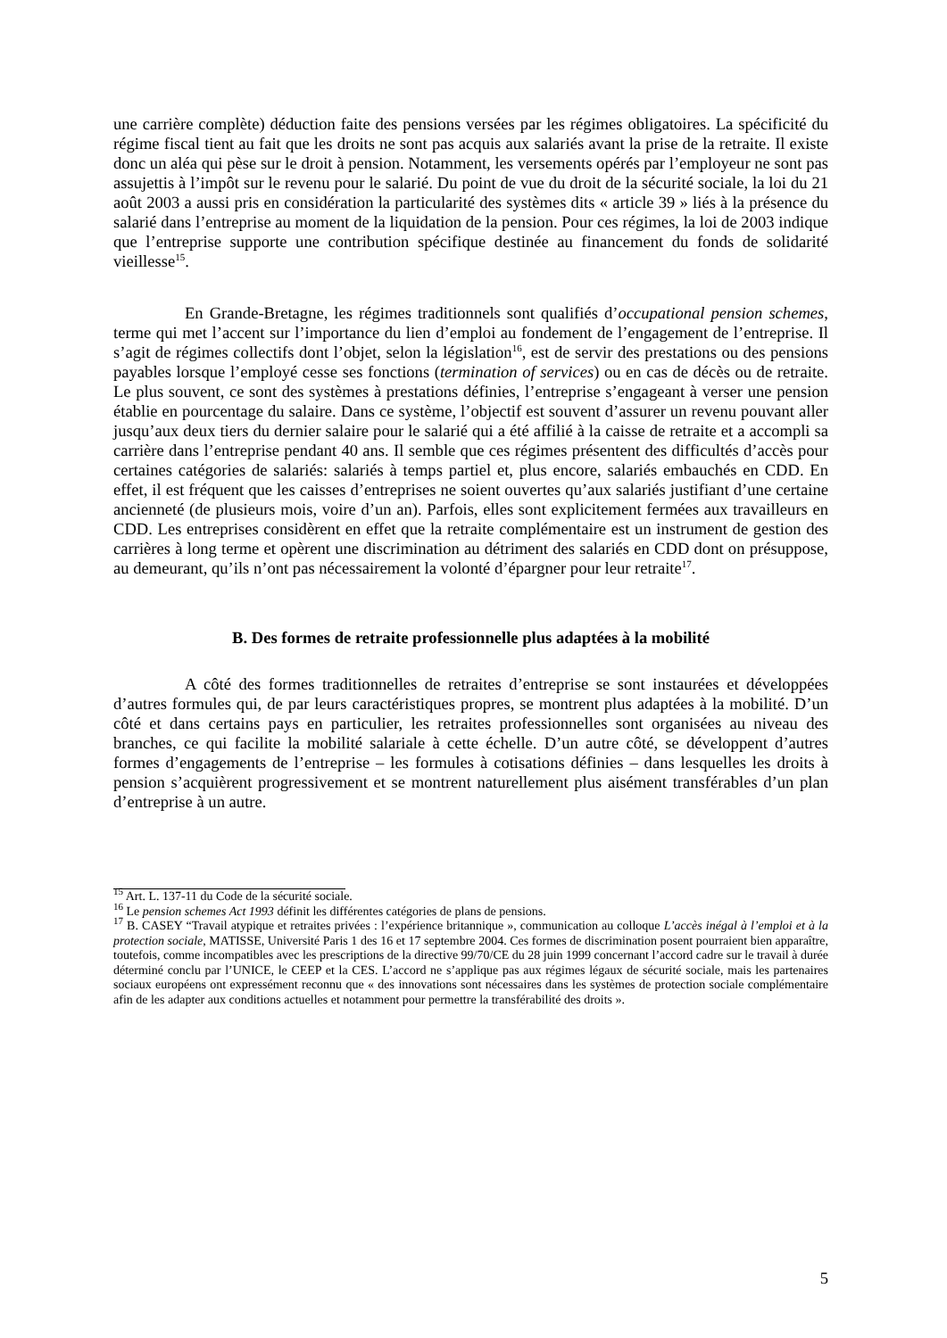une carrière complète) déduction faite des pensions versées par les régimes obligatoires. La spécificité du régime fiscal tient au fait que les droits ne sont pas acquis aux salariés avant la prise de la retraite. Il existe donc un aléa qui pèse sur le droit à pension. Notamment, les versements opérés par l’employeur ne sont pas assujettis à l’impôt sur le revenu pour le salarié. Du point de vue du droit de la sécurité sociale, la loi du 21 août 2003 a aussi pris en considération la particularité des systèmes dits « article 39 » liés à la présence du salarié dans l’entreprise au moment de la liquidation de la pension. Pour ces régimes, la loi de 2003 indique que l’entreprise supporte une contribution spécifique destinée au financement du fonds de solidarité vieillesse<sup>15</sup>.
En Grande-Bretagne, les régimes traditionnels sont qualifiés d’occupational pension schemes, terme qui met l’accent sur l’importance du lien d’emploi au fondement de l’engagement de l’entreprise. Il s’agit de régimes collectifs dont l’objet, selon la législation<sup>16</sup>, est de servir des prestations ou des pensions payables lorsque l’employé cesse ses fonctions (termination of services) ou en cas de décès ou de retraite. Le plus souvent, ce sont des systèmes à prestations définies, l’entreprise s’engageant à verser une pension établie en pourcentage du salaire. Dans ce système, l’objectif est souvent d’assurer un revenu pouvant aller jusqu’aux deux tiers du dernier salaire pour le salarié qui a été affilié à la caisse de retraite et a accompli sa carrière dans l’entreprise pendant 40 ans. Il semble que ces régimes présentent des difficultés d’accès pour certaines catégories de salariés: salariés à temps partiel et, plus encore, salariés embauchés en CDD. En effet, il est fréquent que les caisses d’entreprises ne soient ouvertes qu’aux salariés justifiant d’une certaine ancienneté (de plusieurs mois, voire d’un an). Parfois, elles sont explicitement fermées aux travailleurs en CDD. Les entreprises considèrent en effet que la retraite complémentaire est un instrument de gestion des carrières à long terme et opèrent une discrimination au détriment des salariés en CDD dont on présuppose, au demeurant, qu’ils n’ont pas nécessairement la volonté d’épargner pour leur retraite<sup>17</sup>.
B. Des formes de retraite professionnelle plus adaptées à la mobilité
A côté des formes traditionnelles de retraites d’entreprise se sont instaurées et développées d’autres formules qui, de par leurs caractéristiques propres, se montrent plus adaptées à la mobilité. D’un côté et dans certains pays en particulier, les retraites professionnelles sont organisées au niveau des branches, ce qui facilite la mobilité salariale à cette échelle. D’un autre côté, se développent d’autres formes d’engagements de l’entreprise – les formules à cotisations définies – dans lesquelles les droits à pension s’acquièrent progressivement et se montrent naturellement plus aisément transférables d’un plan d’entreprise à un autre.
<sup>15</sup> Art. L. 137-11 du Code de la sécurité sociale.
<sup>16</sup> Le pension schemes Act 1993 définit les différentes catégories de plans de pensions.
<sup>17</sup> B. CASEY “Travail atypique et retraites privées : l’expérience britannique », communication au colloque L’accès inégal à l’emploi et à la protection sociale, MATISSE, Université Paris 1 des 16 et 17 septembre 2004. Ces formes de discrimination posent pourraient bien apparaître, toutefois, comme incompatibles avec les prescriptions de la directive 99/70/CE du 28 juin 1999 concernant l’accord cadre sur le travail à durée déterminé conclu par l’UNICE, le CEEP et la CES. L’accord ne s’applique pas aux régimes légaux de sécurité sociale, mais les partenaires sociaux européens ont expressément reconnu que « des innovations sont nécessaires dans les systèmes de protection sociale complémentaire afin de les adapter aux conditions actuelles et notamment pour permettre la transférabilité des droits ».
5